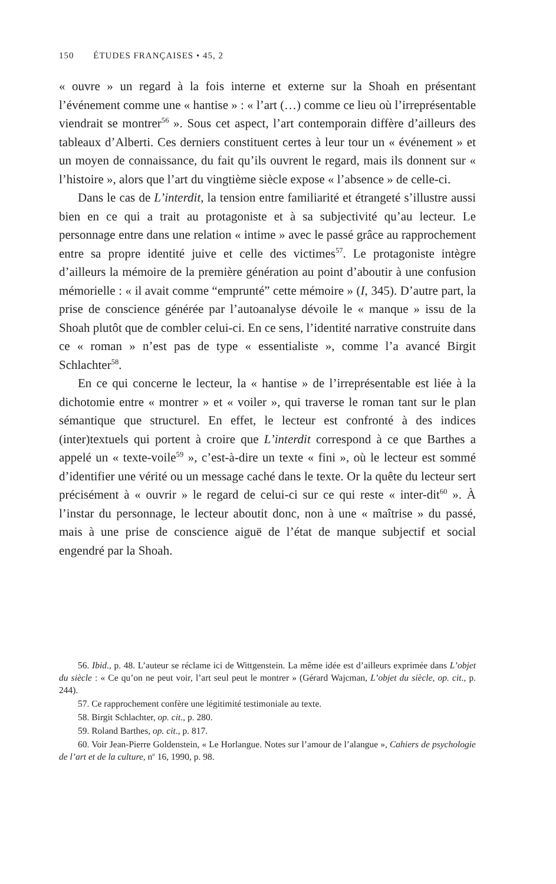150 ÉTUDES FRANÇAISES • 45, 2
« ouvre » un regard à la fois interne et externe sur la Shoah en présentant l’événement comme une « hantise » : « l’art (…) comme ce lieu où l’irreprésentable viendrait se montrer<sup>56</sup> ». Sous cet aspect, l’art contemporain diffère d’ailleurs des tableaux d’Alberti. Ces derniers constituent certes à leur tour un « événement » et un moyen de connaissance, du fait qu’ils ouvrent le regard, mais ils donnent sur « l’histoire », alors que l’art du vingtième siècle expose « l’absence » de celle-ci.
Dans le cas de L’interdit, la tension entre familiarité et étrangeté s’illustre aussi bien en ce qui a trait au protagoniste et à sa subjectivité qu’au lecteur. Le personnage entre dans une relation « intime » avec le passé grâce au rapprochement entre sa propre identité juive et celle des victimes<sup>57</sup>. Le protagoniste intègre d’ailleurs la mémoire de la première génération au point d’aboutir à une confusion mémorielle : « il avait comme “emprunté” cette mémoire » (I, 345). D’autre part, la prise de conscience générée par l’autoanalyse dévoile le « manque » issu de la Shoah plutôt que de combler celui-ci. En ce sens, l’identité narrative construite dans ce « roman » n’est pas de type « essentialiste », comme l’a avancé Birgit Schlachter<sup>58</sup>.
En ce qui concerne le lecteur, la « hantise » de l’irreprésentable est liée à la dichotomie entre « montrer » et « voiler », qui traverse le roman tant sur le plan sémantique que structurel. En effet, le lecteur est confronté à des indices (inter)textuels qui portent à croire que L’interdit correspond à ce que Barthes a appelé un « texte-voile<sup>59</sup> », c’est-à-dire un texte « fini », où le lecteur est sommé d’identifier une vérité ou un message caché dans le texte. Or la quête du lecteur sert précisément à « ouvrir » le regard de celui-ci sur ce qui reste « inter-dit<sup>60</sup> ». À l’instar du personnage, le lecteur aboutit donc, non à une « maîtrise » du passé, mais à une prise de conscience aiguë de l’état de manque subjectif et social engendré par la Shoah.
56. Ibid., p. 48. L’auteur se réclame ici de Wittgenstein. La même idée est d’ailleurs exprimée dans L’objet du siècle : « Ce qu’on ne peut voir, l’art seul peut le montrer » (Gérard Wajcman, L’objet du siècle, op. cit., p. 244).
57. Ce rapprochement confère une légitimité testimoniale au texte.
58. Birgit Schlachter, op. cit., p. 280.
59. Roland Barthes, op. cit., p. 817.
60. Voir Jean-Pierre Goldenstein, « Le Horlangue. Notes sur l’amour de l’alangue », Cahiers de psychologie de l’art et de la culture, n<sup>o</sup> 16, 1990, p. 98.